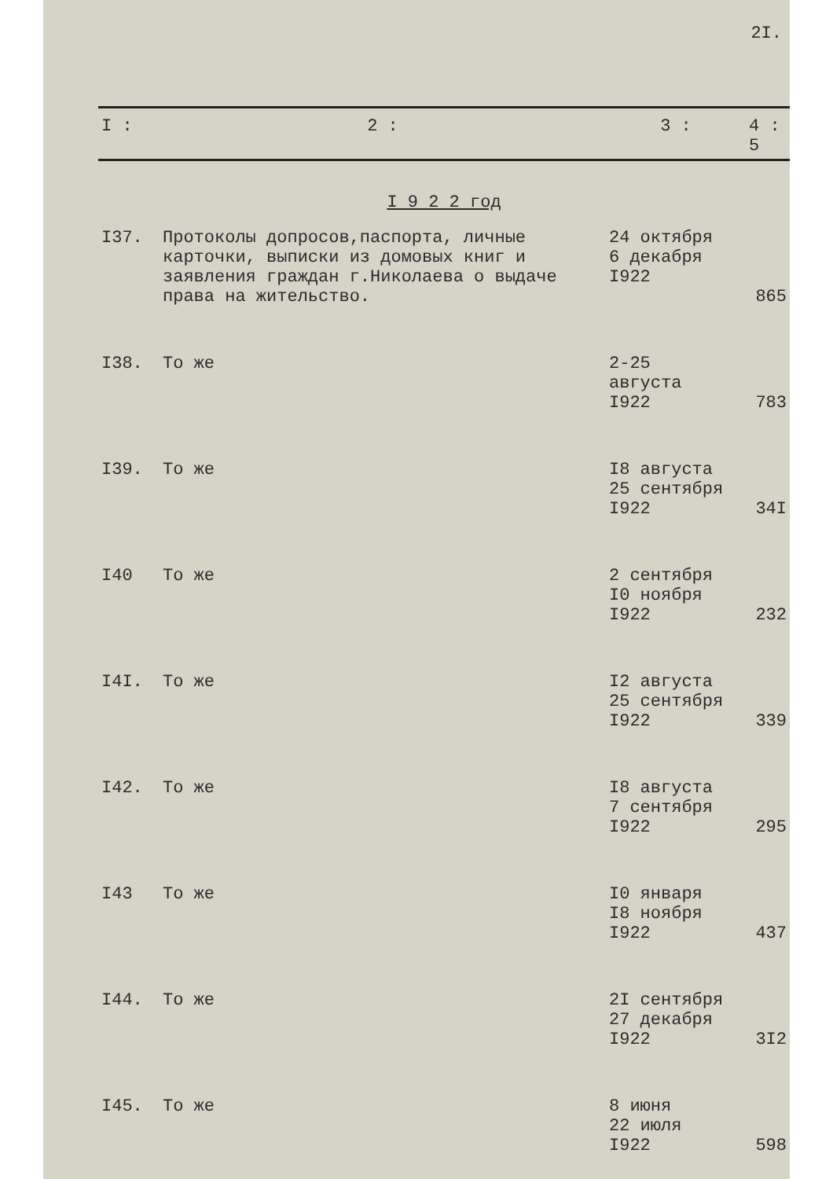2I.
| I : | 2 : | 3 : | 4 : 5 |
| I 9 2 2 год | | | |
| I37. | Протоколы допросов,паспорта, личные карточки, выписки из домовых книг и заявления граждан г.Николаева о выдаче права на жительство. | 24 октября 6 декабря I922 | 865 |
| I38. | То же | 2-25 августа I922 | 783 |
| I39. | То же | I8 августа 25 сентября I922 | 34I |
| I40 | То же | 2 сентября I0 ноября I922 | 232 |
| I4I. | То же | I2 августа 25 сентября I922 | 339 |
| I42. | То же | I8 августа 7 сентября I922 | 295 |
| I43 | То же | I0 января I8 ноября I922 | 437 |
| I44. | То же | 2I сентября 27 декабря I922 | 3I2 |
| I45. | То же | 8 июня 22 июля I922 | 598 |